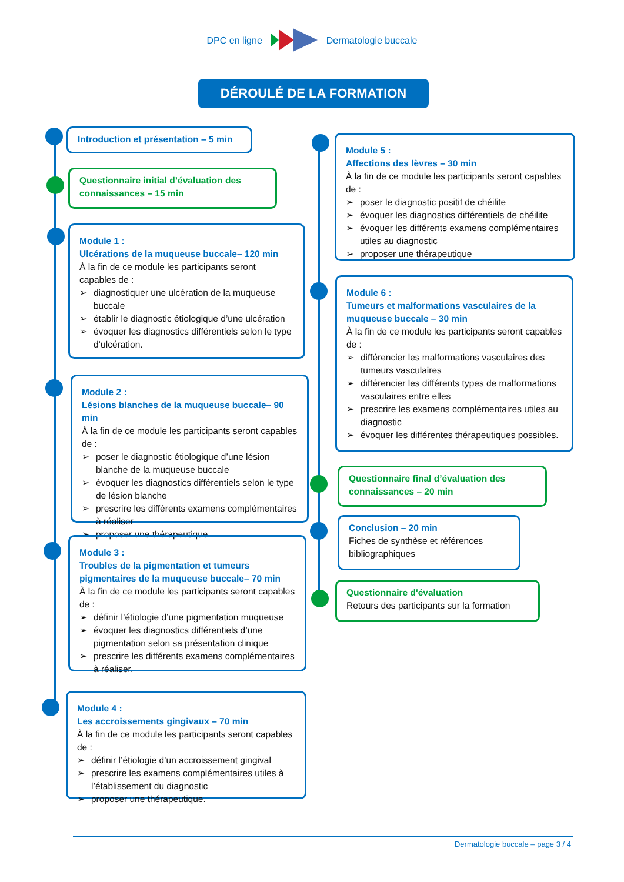DPC en ligne Dermatologie buccale
DÉROULÉ DE LA FORMATION
Introduction et présentation – 5 min
Questionnaire initial d’évaluation des connaissances – 15 min
Module 1 :
Ulcérations de la muqueuse buccale– 120 min
À la fin de ce module les participants seront capables de :
➢ diagnostiquer une ulcération de la muqueuse buccale
➢ établir le diagnostic étiologique d’une ulcération
➢ évoquer les diagnostics différentiels selon le type d’ulcération.
Module 2 :
Lésions blanches de la muqueuse buccale– 90 min
À la fin de ce module les participants seront capables de :
➢ poser le diagnostic étiologique d’une lésion blanche de la muqueuse buccale
➢ évoquer les diagnostics différentiels selon le type de lésion blanche
➢ prescrire les différents examens complémentaires à réaliser
➢ proposer une thérapeutique.
Module 3 :
Troubles de la pigmentation et tumeurs pigmentaires de la muqueuse buccale– 70 min
À la fin de ce module les participants seront capables de :
➢ définir l’étiologie d’une pigmentation muqueuse
➢ évoquer les diagnostics différentiels d’une pigmentation selon sa présentation clinique
➢ prescrire les différents examens complémentaires à réaliser.
Module 4 :
Les accroissements gingivaux – 70 min
À la fin de ce module les participants seront capables de :
➢ définir l’étiologie d’un accroissement gingival
➢ prescrire les examens complémentaires utiles à l’établissement du diagnostic
➢ proposer une thérapeutique.
Module 5 :
Affections des lèvres – 30 min
À la fin de ce module les participants seront capables de :
➢ poser le diagnostic positif de chéilite
➢ évoquer les diagnostics différentiels de chéilite
➢ évoquer les différents examens complémentaires utiles au diagnostic
➢ proposer une thérapeutique
Module 6 :
Tumeurs et malformations vasculaires de la muqueuse buccale – 30 min
À la fin de ce module les participants seront capables de :
➢ différencier les malformations vasculaires des tumeurs vasculaires
➢ différencier les différents types de malformations vasculaires entre elles
➢ prescrire les examens complémentaires utiles au diagnostic
➢ évoquer les différentes thérapeutiques possibles.
Questionnaire final d’évaluation des connaissances – 20 min
Conclusion – 20 min
Fiches de synthèse et références bibliographiques
Questionnaire d'évaluation
Retours des participants sur la formation
Dermatologie buccale – page 3 / 4